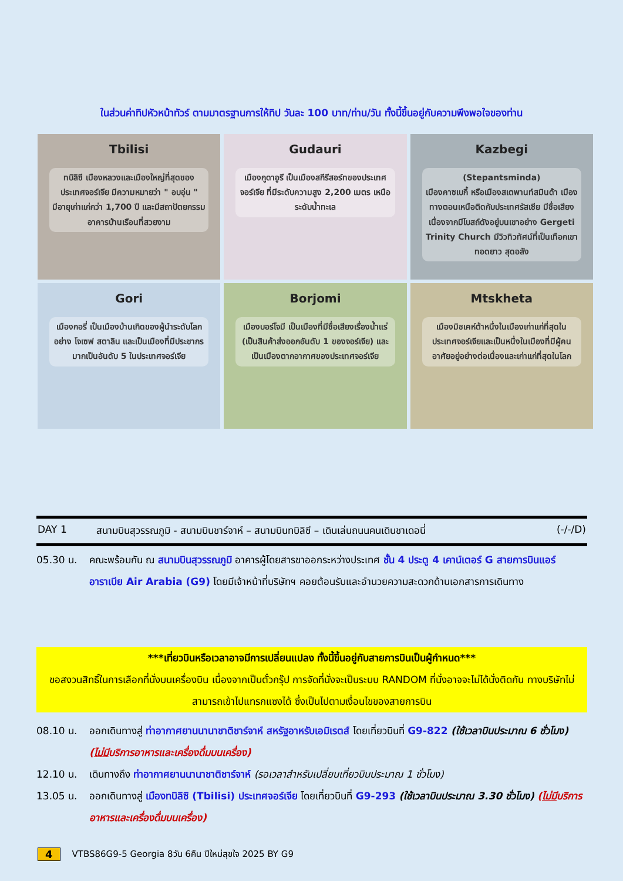ในส่วนค่าทิปหัวหน้าทัวร์ ตามมาตรฐานการให้ทิป วันละ 100 บาท/ท่าน/วัน ทั้งนี้ขึ้นอยู่กับความพึงพอใจของท่าน
Tbilisi
ทบิลิซี เมืองหลวงและเมืองใหญ่ที่สุดของประเทศจอร์เจีย มีความหมายว่า " อบอุ่น " มีอายุเก่าแก่กว่า 1,700 ปี และมีสถาปัตยกรรม อาคารบ้านเรือนที่สวยงาม
Gudauri
เมืองกูดาอูรี เป็นเมืองสกีรีสอร์ทของประเทศจอร์เจีย ที่มีระดับความสูง 2,200 เมตร เหนือระดับน้ำทะเล
Kazbegi
(Stepantsminda)
เมืองคาซเบกี้ หรือเมืองสเตพานท์สมินด้า เมืองทางตอนเหนือติดกับประเทศรัสเซีย มีชื่อเสียงเนื่องจากมีโบสถ์ดังอยู่บนเขาอย่าง Gergeti Trinity Church มีวิวทิวทัศน์ที่เป็นเทือกเขาทอดยาว สุดอลัง
Gori
เมืองกอรี่ เป็นเมืองบ้านเกิดของผู้นำระดับโลก อย่าง โจเซฟ สตาลิน และเป็นเมืองที่มีประชากรมากเป็นอันดับ 5 ในประเทศจอร์เจีย
Borjomi
เมืองบอร์โจมี เป็นเมืองที่มีชื่อเสียงเรื่องน้ำแร่ (เป็นสินค้าส่งออกอันดับ 1 ของจอร์เจีย) และเป็นเมืองตากอากาศของประเทศจอร์เจีย
Mtskheta
เมืองมิชเคห์ต้าหนึ่งในเมืองเก่าแก่ที่สุดในประเทศจอร์เจียและเป็นหนึ่งในเมืองที่มีผู้คนอาศัยอยู่อย่างต่อเนื่องและเก่าแก่ที่สุดในโลก
DAY 1 สนามบินสุวรรณภูมิ - สนามบินชาร์จาห์ – สนามบินทบิลิซี – เดินเล่นถนนคนเดินชาเดอนี่ (-/-/D)
05.30 น. คณะพร้อมกัน ณ สนามบินสุวรรณภูมิ อาคารผู้โดยสารขาออกระหว่างประเทศ ชั้น 4 ประตู 4 เคาน์เตอร์ G สายการบินแอร์อาราเบีย Air Arabia (G9) โดยมีเจ้าหน้าที่บริษัทฯ คอยต้อนรับและอำนวยความสะดวกด้านเอกสารการเดินทาง
***เที่ยวบินหรือเวลาอาจมีการเปลี่ยนแปลง ทั้งนี้ขึ้นอยู่กับสายการบินเป็นผู้กำหนด***
ขอสงวนสิทธิ์ในการเลือกที่นั่งบนเครื่องบิน เนื่องจากเป็นตั๋วกรุ๊ป การจัดที่นั่งจะเป็นระบบ RANDOM ที่นั่งอาจจะไม่ได้นั่งติดกัน ทางบริษัทไม่สามารถเข้าไปแทรกแซงได้ ซึ่งเป็นไปตามเงื่อนไขของสายการบิน
08.10 น. ออกเดินทางสู่ ท่าอากาศยานนานาชาติชาร์จาห์ สหรัฐอาหรับเอมิเรตส์ โดยเที่ยวบินที่ G9-822 (ใช้เวลาบินประมาณ 6 ชั่วโมง) (ไม่มีบริการอาหารและเครื่องดื่มบนเครื่อง)
12.10 น. เดินทางถึง ท่าอากาศยานนานาชาติชาร์จาห์ (รอเวลาสำหรับเปลี่ยนเที่ยวบินประมาณ 1 ชั่วโมง)
13.05 น. ออกเดินทางสู่ เมืองทบิลิซิ (Tbilisi) ประเทศจอร์เจีย โดยเที่ยวบินที่ G9-293 (ใช้เวลาบินประมาณ 3.30 ชั่วโมง) (ไม่มีบริการอาหารและเครื่องดื่มบนเครื่อง)
4 VTBS86G9-5 Georgia 8วัน 6คืน ปีใหม่สุขใจ 2025 BY G9